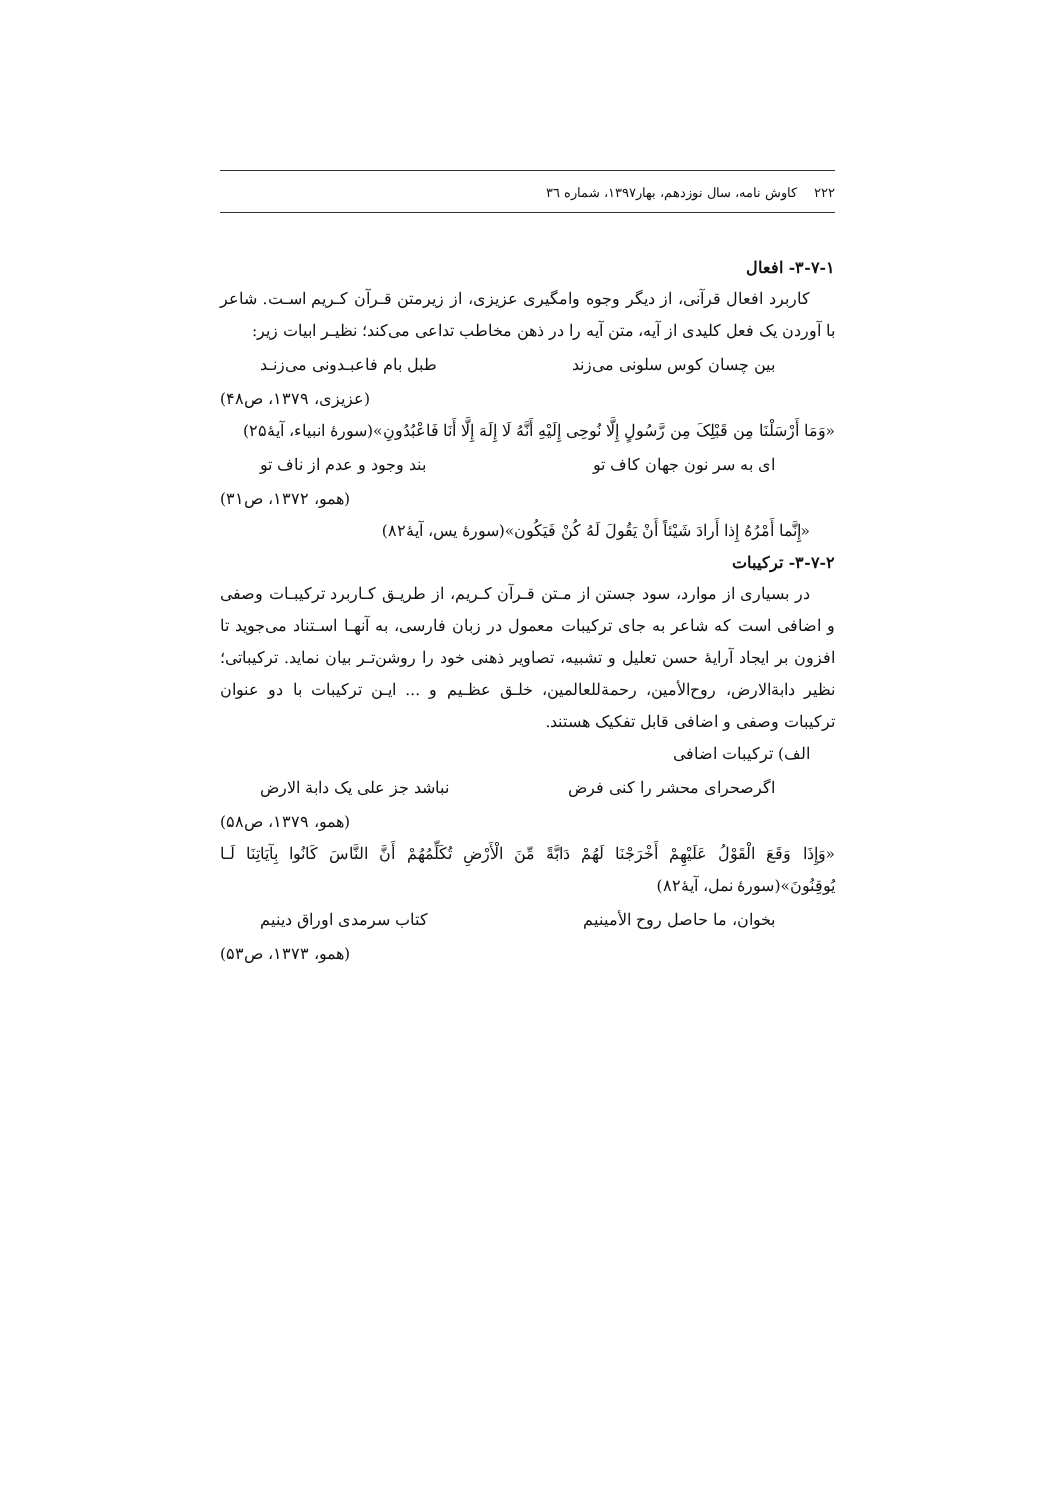۲۲۲ کاوش نامه، سال نوزدهم، بهار۱۳۹۷، شماره ۳٦
۳-۷-۱- افعال
کاربرد افعال قرآنی، از دیگر وجوه وامگیری عزیزی، از زیرمتن قـرآن کـریم اسـت. شاعر با آوردن یک فعل کلیدی از آیه، متن آیه را در ذهن مخاطب تداعی می‌کند؛ نظیـر ابیات زیر:
بین چسان کوس سلونی می‌زند طبل بام فاعبـدونی می‌زنـد
(عزیزی، ۱۳۷۹، ص۴۸)
«وَمَا أَرْسَلْنَا مِن قَبْلِکَ مِن رَّسُولٍ إِلَّا نُوحِی إِلَیْهِ أَنَّهُ لَا إِلَهَ إِلَّا أَنَا فَاعْبُدُونِ»(سورۀ انبیاء، آیۀ۲۵)
ای به سر نون جهان کاف تو بند وجود و عدم از ناف تو
(همو، ۱۳۷۲، ص۳۱)
«إِنَّما أَمْرُهُ إِذا أَرادَ شَیْئاً أَنْ یَقُولَ لَهُ کُنْ فَیَکُون»(سورۀ یس، آیۀ۸۲)
۳-۷-۲- ترکیبات
در بسیاری از موارد، سود جستن از مـتن قـرآن کـریم، از طریـق کـاربرد ترکیبـات وصفی و اضافی است که شاعر به جای ترکیبات معمول در زبان فارسی، به آنهـا اسـتناد می‌جوید تا افزون بر ایجاد آرایۀ حسن تعلیل و تشبیه، تصاویر ذهنی خود را روشن‌تـر بیان نماید. ترکیباتی؛ نظیر دابةالارض، روح‌الأمین، رحمةللعالمین، خلـق عظـیم و ... ایـن ترکیبات با دو عنوان ترکیبات وصفی و اضافی قابل تفکیک هستند.
الف) ترکیبات اضافی
اگرصحرای محشر را کنی فرض نباشد جز علی یک دابة الارض
(همو، ۱۳۷۹، ص۵۸)
«وَإِذَا وَقَعَ الْقَوْلُ عَلَیْهِمْ أَخْرَجْنَا لَهُمْ دَابَّةً مِّنَ الْأَرْضِ تُکَلِّمُهُمْ أَنَّ النَّاسَ کَانُوا بِآیَاتِنَا لَـا یُوقِنُونَ»(سورۀ نمل، آیۀ۸۲)
بخوان، ما حاصل روح الأمینیم کتاب سرمدی اوراق دینیم
(همو، ۱۳۷۳، ص۵۳)